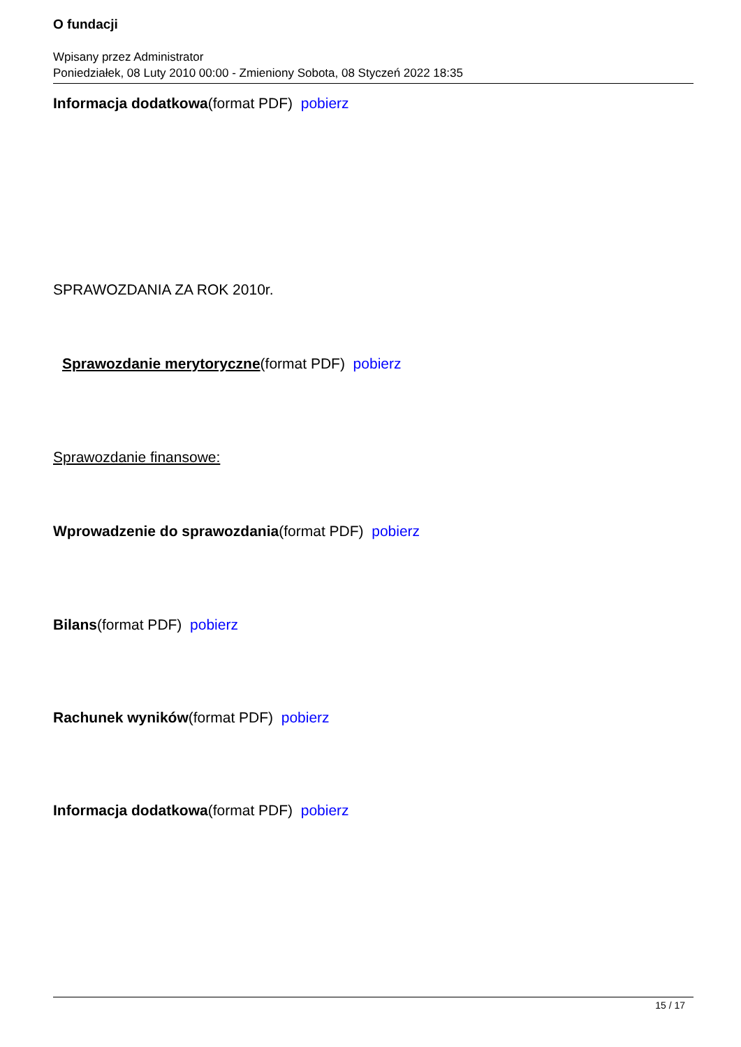O fundacji
Wpisany przez Administrator
Poniedziałek, 08 Luty 2010 00:00 - Zmieniony Sobota, 08 Styczeń 2022 18:35
Informacja dodatkowa(format PDF) pobierz
SPRAWOZDANIA ZA ROK 2010r.
Sprawozdanie merytoryczne(format PDF) pobierz
Sprawozdanie finansowe:
Wprowadzenie do sprawozdania(format PDF) pobierz
Bilans(format PDF) pobierz
Rachunek wyników(format PDF) pobierz
Informacja dodatkowa(format PDF) pobierz
15 / 17